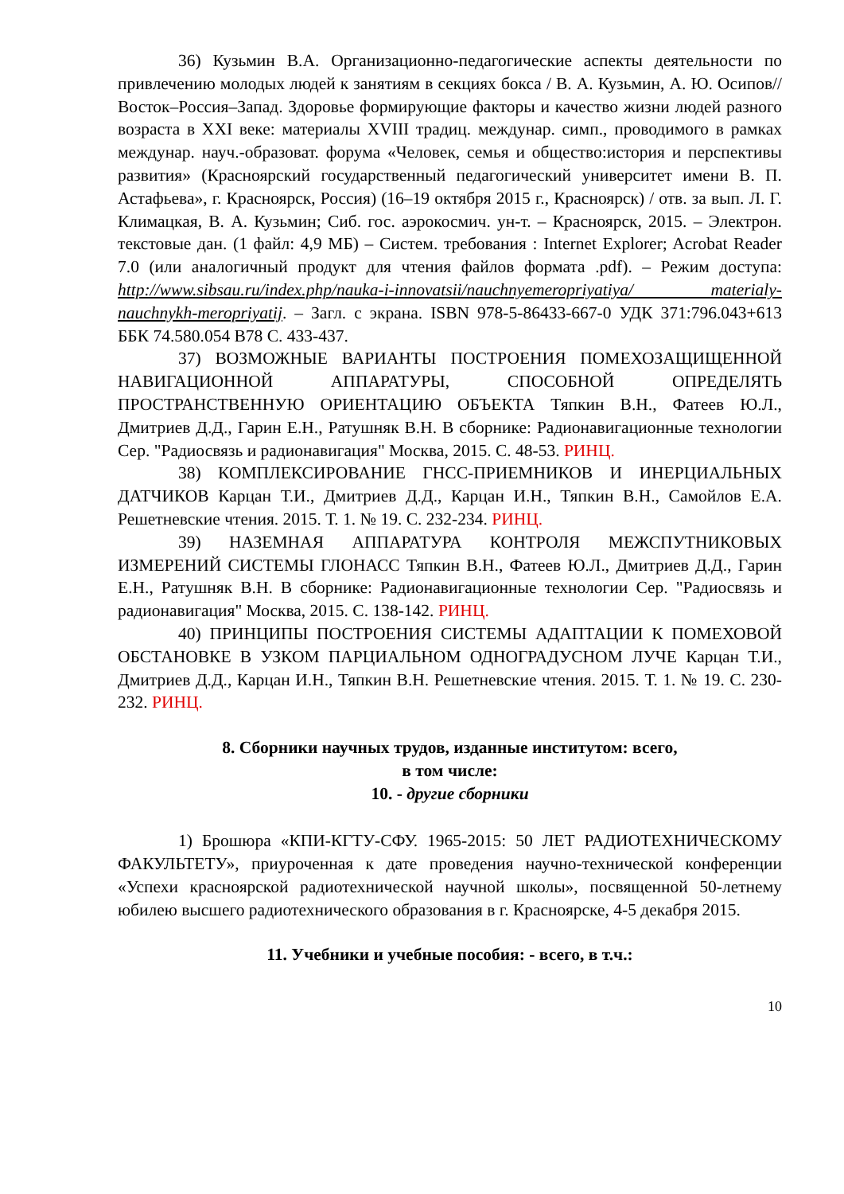36) Кузьмин В.А. Организационно-педагогические аспекты деятельности по привлечению молодых людей к занятиям в секциях бокса / В. А. Кузьмин, А. Ю. Осипов// Восток–Россия–Запад. Здоровье формирующие факторы и качество жизни людей разного возраста в XXI веке: материалы XVIII традиц. междунар. симп., проводимого в рамках междунар. науч.-образоват. форума «Человек, семья и общество:история и перспективы развития» (Красноярский государственный педагогический университет имени В. П. Астафьева», г. Красноярск, Россия) (16–19 октября 2015 г., Красноярск) / отв. за вып. Л. Г. Климацкая, В. А. Кузьмин; Сиб. гос. аэрокосмич. ун-т. – Красноярск, 2015. – Электрон. текстовые дан. (1 файл: 4,9 МБ) – Систем. требования : Internet Explorer; Acrobat Reader 7.0 (или аналогичный продукт для чтения файлов формата .pdf). – Режим доступа: http://www.sibsau.ru/index.php/nauka-i-innovatsii/nauchnyemeropriyatiya/ materialy-nauchnykh-meropriyatij. – Загл. с экрана. ISBN 978-5-86433-667-0 УДК 371:796.043+613 ББК 74.580.054 В78 С. 433-437.
37) ВОЗМОЖНЫЕ ВАРИАНТЫ ПОСТРОЕНИЯ ПОМЕХОЗАЩИЩЕННОЙ НАВИГАЦИОННОЙ АППАРАТУРЫ, СПОСОБНОЙ ОПРЕДЕЛЯТЬ ПРОСТРАНСТВЕННУЮ ОРИЕНТАЦИЮ ОБЪЕКТА Тяпкин В.Н., Фатеев Ю.Л., Дмитриев Д.Д., Гарин Е.Н., Ратушняк В.Н. В сборнике: Радионавигационные технологии Сер. "Радиосвязь и радионавигация" Москва, 2015. С. 48-53. РИНЦ.
38) КОМПЛЕКСИРОВАНИЕ ГНСС-ПРИЕМНИКОВ И ИНЕРЦИАЛЬНЫХ ДАТЧИКОВ Карцан Т.И., Дмитриев Д.Д., Карцан И.Н., Тяпкин В.Н., Самойлов Е.А. Решетневские чтения. 2015. Т. 1. № 19. С. 232-234. РИНЦ.
39) НАЗЕМНАЯ АППАРАТУРА КОНТРОЛЯ МЕЖСПУТНИКОВЫХ ИЗМЕРЕНИЙ СИСТЕМЫ ГЛОНАСС Тяпкин В.Н., Фатеев Ю.Л., Дмитриев Д.Д., Гарин Е.Н., Ратушняк В.Н. В сборнике: Радионавигационные технологии Сер. "Радиосвязь и радионавигация" Москва, 2015. С. 138-142. РИНЦ.
40) ПРИНЦИПЫ ПОСТРОЕНИЯ СИСТЕМЫ АДАПТАЦИИ К ПОМЕХОВОЙ ОБСТАНОВКЕ В УЗКОМ ПАРЦИАЛЬНОМ ОДНОГРАДУСНОМ ЛУЧЕ Карцан Т.И., Дмитриев Д.Д., Карцан И.Н., Тяпкин В.Н. Решетневские чтения. 2015. Т. 1. № 19. С. 230-232. РИНЦ.
8. Сборники научных трудов, изданные институтом: всего,
в том числе:
10. - другие сборники
1) Брошюра «КПИ-КГТУ-СФУ. 1965-2015: 50 ЛЕТ РАДИОТЕХНИЧЕСКОМУ ФАКУЛЬТЕТУ», приуроченная к дате проведения научно-технической конференции «Успехи красноярской радиотехнической научной школы», посвященной 50-летнему юбилею высшего радиотехнического образования в г. Красноярске, 4-5 декабря 2015.
11. Учебники и учебные пособия: - всего, в т.ч.:
10